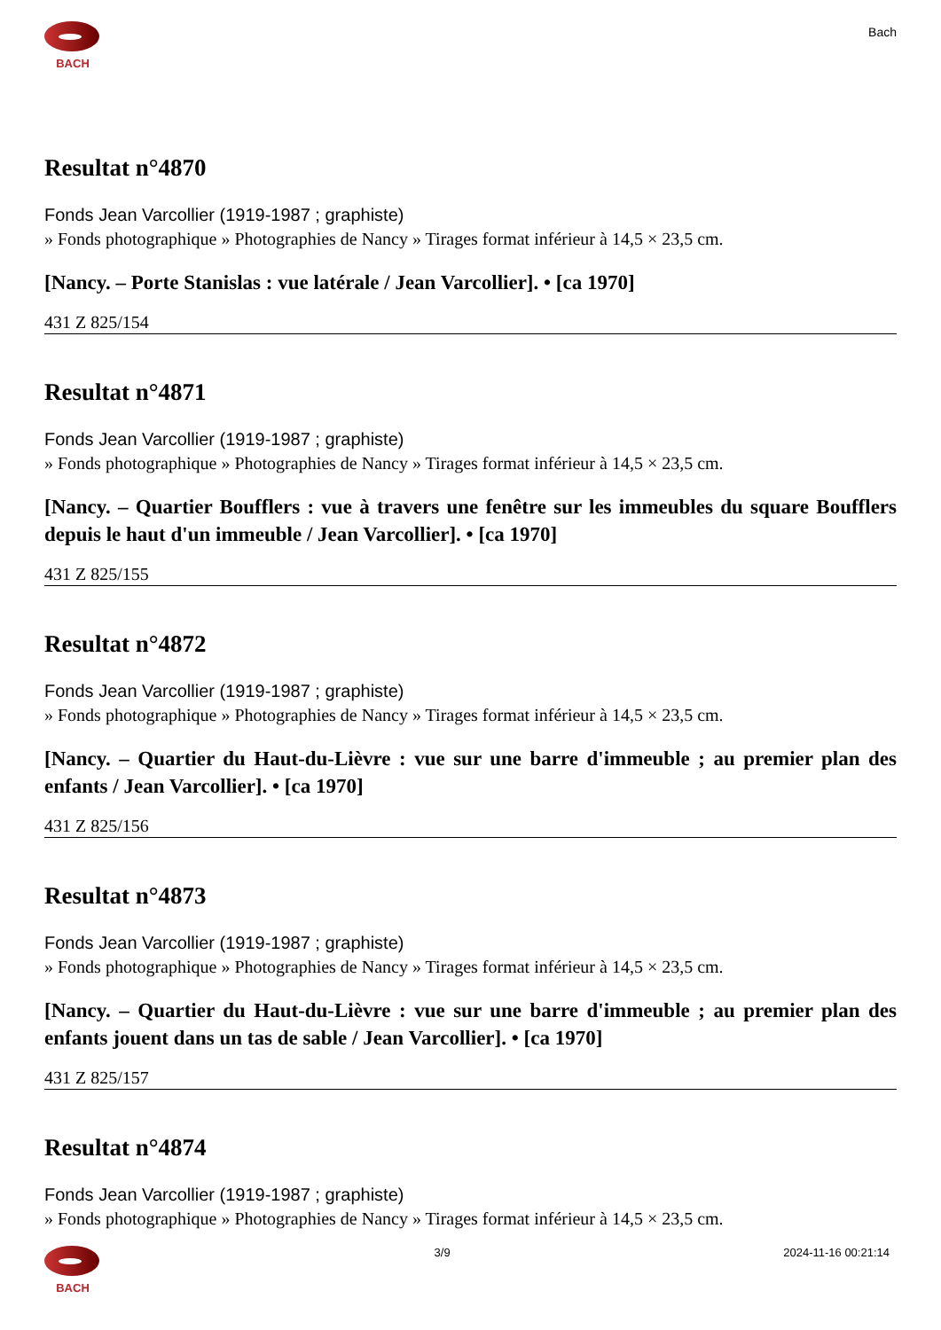BACH
Bach
Resultat n°4870
Fonds Jean Varcollier (1919-1987 ; graphiste)
» Fonds photographique » Photographies de Nancy » Tirages format inférieur à 14,5 × 23,5 cm.
[Nancy. – Porte Stanislas : vue latérale / Jean Varcollier]. • [ca 1970]
431 Z 825/154
Resultat n°4871
Fonds Jean Varcollier (1919-1987 ; graphiste)
» Fonds photographique » Photographies de Nancy » Tirages format inférieur à 14,5 × 23,5 cm.
[Nancy. – Quartier Boufflers : vue à travers une fenêtre sur les immeubles du square Boufflers depuis le haut d'un immeuble / Jean Varcollier]. • [ca 1970]
431 Z 825/155
Resultat n°4872
Fonds Jean Varcollier (1919-1987 ; graphiste)
» Fonds photographique » Photographies de Nancy » Tirages format inférieur à 14,5 × 23,5 cm.
[Nancy. – Quartier du Haut-du-Lièvre : vue sur une barre d'immeuble ; au premier plan des enfants / Jean Varcollier]. • [ca 1970]
431 Z 825/156
Resultat n°4873
Fonds Jean Varcollier (1919-1987 ; graphiste)
» Fonds photographique » Photographies de Nancy » Tirages format inférieur à 14,5 × 23,5 cm.
[Nancy. – Quartier du Haut-du-Lièvre : vue sur une barre d'immeuble ; au premier plan des enfants jouent dans un tas de sable / Jean Varcollier]. • [ca 1970]
431 Z 825/157
Resultat n°4874
Fonds Jean Varcollier (1919-1987 ; graphiste)
» Fonds photographique » Photographies de Nancy » Tirages format inférieur à 14,5 × 23,5 cm.
BACH 3/9 2024-11-16 00:21:14